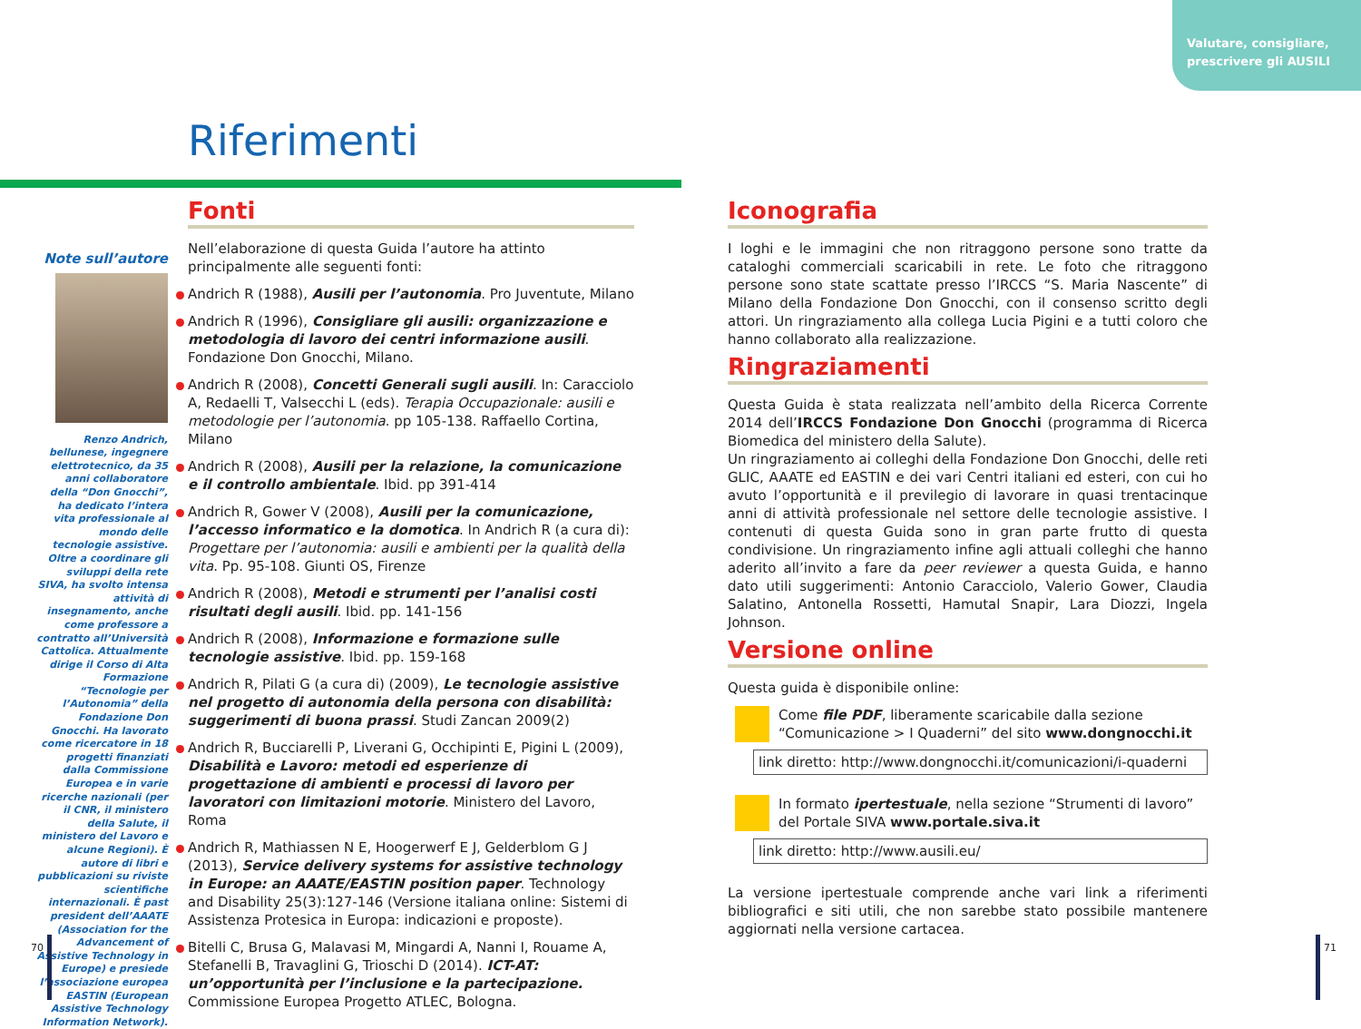Valutare, consigliare,
prescrivere gli AUSILI
Riferimenti
Note sull’autore
Renzo Andrich, bellunese, ingegnere elettrotecnico, da 35 anni collaboratore della “Don Gnocchi”, ha dedicato l’intera vita professionale al mondo delle tecnologie assistive. Oltre a coordinare gli sviluppi della rete SIVA, ha svolto intensa attività di insegnamento, anche come professore a contratto all’Università Cattolica. Attualmente dirige il Corso di Alta Formazione “Tecnologie per l’Autonomia” della Fondazione Don Gnocchi. Ha lavorato come ricercatore in 18 progetti finanziati dalla Commissione Europea e in varie ricerche nazionali (per il CNR, il ministero della Salute, il ministero del Lavoro e alcune Regioni). È autore di libri e pubblicazioni su riviste scientifiche internazionali. È past president dell’AAATE (Association for the Advancement of Assistive Technology in Europe) e presiede l’associazione europea EASTIN (European Assistive Technology Information Network).
Fonti
Nell’elaborazione di questa Guida l’autore ha attinto principalmente alle seguenti fonti:
Andrich R (1988), Ausili per l’autonomia. Pro Juventute, Milano
Andrich R (1996), Consigliare gli ausili: organizzazione e metodologia di lavoro dei centri informazione ausili. Fondazione Don Gnocchi, Milano.
Andrich R (2008), Concetti Generali sugli ausili. In: Caracciolo A, Redaelli T, Valsecchi L (eds). Terapia Occupazionale: ausili e metodologie per l’autonomia. pp 105-138. Raffaello Cortina, Milano
Andrich R (2008), Ausili per la relazione, la comunicazione e il controllo ambientale. Ibid. pp 391-414
Andrich R, Gower V (2008), Ausili per la comunicazione, l’accesso informatico e la domotica. In Andrich R (a cura di): Progettare per l’autonomia: ausili e ambienti per la qualità della vita. Pp. 95-108. Giunti OS, Firenze
Andrich R (2008), Metodi e strumenti per l’analisi costi risultati degli ausili. Ibid. pp. 141-156
Andrich R (2008), Informazione e formazione sulle tecnologie assistive. Ibid. pp. 159-168
Andrich R, Pilati G (a cura di) (2009), Le tecnologie assistive nel progetto di autonomia della persona con disabilità: suggerimenti di buona prassi. Studi Zancan 2009(2)
Andrich R, Bucciarelli P, Liverani G, Occhipinti E, Pigini L (2009), Disabilità e Lavoro: metodi ed esperienze di progettazione di ambienti e processi di lavoro per lavoratori con limitazioni motorie. Ministero del Lavoro, Roma
Andrich R, Mathiassen N E, Hoogerwerf E J, Gelderblom G J (2013), Service delivery systems for assistive technology in Europe: an AAATE/EASTIN position paper. Technology and Disability 25(3):127-146 (Versione italiana online: Sistemi di Assistenza Protesica in Europa: indicazioni e proposte).
Bitelli C, Brusa G, Malavasi M, Mingardi A, Nanni I, Rouame A, Stefanelli B, Travaglini G, Trioschi D (2014). ICT-AT: un’opportunità per l’inclusione e la partecipazione. Commissione Europea Progetto ATLEC, Bologna.
Iconografia
I loghi e le immagini che non ritraggono persone sono tratte da cataloghi commerciali scaricabili in rete. Le foto che ritraggono persone sono state scattate presso l’IRCCS “S. Maria Nascente” di Milano della Fondazione Don Gnocchi, con il consenso scritto degli attori. Un ringraziamento alla collega Lucia Pigini e a tutti coloro che hanno collaborato alla realizzazione.
Ringraziamenti
Questa Guida è stata realizzata nell’ambito della Ricerca Corrente 2014 dell’IRCCS Fondazione Don Gnocchi (programma di Ricerca Biomedica del ministero della Salute).
Un ringraziamento ai colleghi della Fondazione Don Gnocchi, delle reti GLIC, AAATE ed EASTIN e dei vari Centri italiani ed esteri, con cui ho avuto l’opportunità e il previlegio di lavorare in quasi trentacinque anni di attività professionale nel settore delle tecnologie assistive. I contenuti di questa Guida sono in gran parte frutto di questa condivisione. Un ringraziamento infine agli attuali colleghi che hanno aderito all’invito a fare da peer reviewer a questa Guida, e hanno dato utili suggerimenti: Antonio Caracciolo, Valerio Gower, Claudia Salatino, Antonella Rossetti, Hamutal Snapir, Lara Diozzi, Ingela Johnson.
Versione online
Questa guida è disponibile online:
Come file PDF, liberamente scaricabile dalla sezione “Comunicazione > I Quaderni” del sito www.dongnocchi.it
link diretto: http://www.dongnocchi.it/comunicazioni/i-quaderni
In formato ipertestuale, nella sezione “Strumenti di lavoro” del Portale SIVA www.portale.siva.it
link diretto: http://www.ausili.eu/
La versione ipertestuale comprende anche vari link a riferimenti bibliografici e siti utili, che non sarebbe stato possibile mantenere aggiornati nella versione cartacea.
70 71